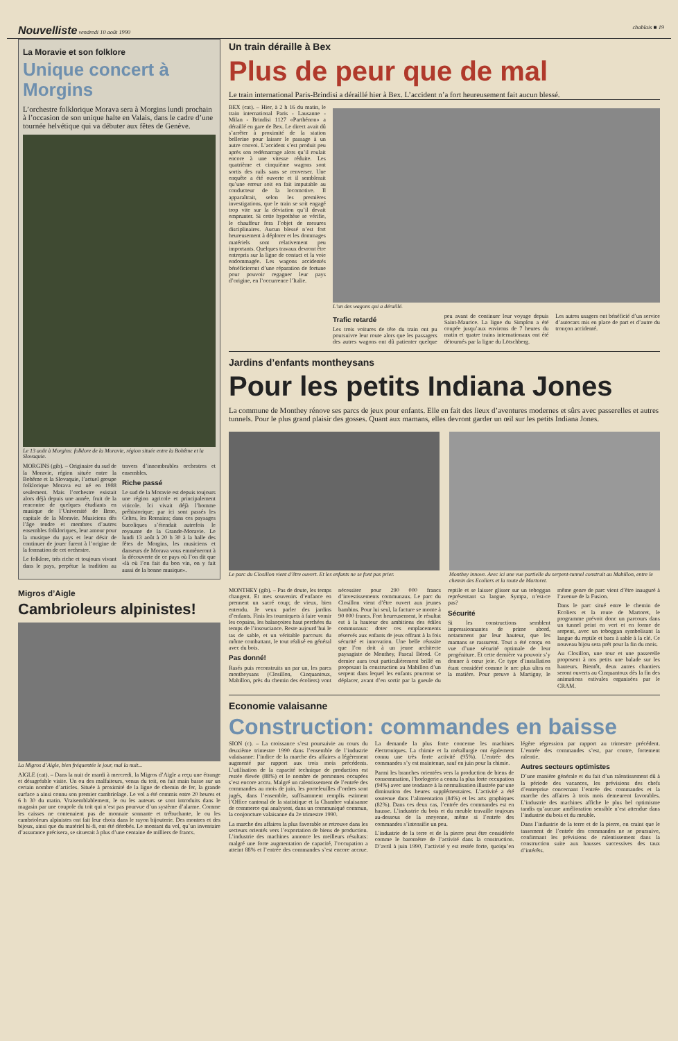Nouvelliste vendredi 10 août 1990 chablais ■ 19
La Moravie et son folklore
Unique concert à Morgins
L’orchestre folklorique Morava sera à Morgins lundi prochain à l’occasion de son unique halte en Valais, dans le cadre d’une tournée helvétique qui va débuter aux fêtes de Genève.
Le 13 août à Morgins: folklore de la Moravie, région située entre la Bohême et la Slovaquie.
MORGINS (gib). – Originaire du sud de la Moravie, région située entre la Bohême et la Slovaquie, l’actuel groupe folklorique Morava est né en 1988 seulement. Mais l’orchestre existait alors déjà depuis une année, fruit de la rencontre de quelques étudiants en musique de l’Université de Brno, capitale de la Moravie. Musiciens dès l’âge tendre et membres d’autres ensembles folkloriques, leur amour pour la musique du pays et leur désir de continuer de jouer furent à l’origine de la formation de cet orchestre.
Le folklore, très riche et toujours vivant dans le pays, perpétue la tradition au travers d’innombrables orchestres et ensembles.
Riche passé
Le sud de la Moravie est depuis toujours une région agricole et principalement viticole. Ici vivait déjà l’homme préhistorique; par ici sont passés les Celtes, les Romains; dans ces paysages bucoliques s’étendait autrefois le royaume de la Grande-Moravie. Le lundi 13 août à 20 h 30 à la halle des fêtes de Morgins, les musiciens et danseurs de Morava vous emmèneront à la découverte de ce pays où l’on dit que «là où l’on fait du bon vin, on y fait aussi de la bonne musique».
Migros d’Aigle
Cambrioleurs alpinistes!
La Migros d’Aigle, bien fréquentée le jour, mal la nuit...
AIGLE (cat). – Dans la nuit de mardi à mercredi, la Migros d’Aigle a reçu une étrange et désagréable visite. Un ou des malfaiteurs, venus du toit, on fait main basse sur un certain nombre d’articles. Située à proximité de la ligne de chemin de fer, la grande surface a ainsi connu son premier cambriolage. Le vol a été commis entre 20 heures et 6 h 30 du matin. Vraisemblablement, le ou les auteurs se sont introduits dans le magasin par une coupole du toit qui n’est pas pourvue d’un système d’alarme. Comme les caisses ne contenaient pas de monnaie sonnante et trébuchante, le ou les cambrioleurs alpinistes ont fait leur choix dans le rayon bijouterie. Des montres et des bijoux, ainsi que du matériel hi-fi, ont été dérobés. Le montant du vol, qu’un inventaire d’assurance précisera, se situerait à plus d’une centaine de milliers de francs.
Un train déraille à Bex
Plus de peur que de mal
Le train international Paris-Brindisi a déraillé hier à Bex. L’accident n’a fort heureusement fait aucun blessé.
BEX (cat). – Hier, à 2 h 16 du matin, le train international Paris - Lausanne - Milan - Brindisi 1127 «Parthénon» a déraillé en gare de Bex. Le direct avait dû s’arrêter à proximité de la station bellerine pour laisser le passage à un autre convoi. L’accident s’est produit peu après son redémarrage alors qu’il roulait encore à une vitesse réduite. Les quatrième et cinquième wagons sont sortis des rails sans se renverser. Une enquête a été ouverte et il semblerait qu’une erreur soit en fait imputable au conducteur de la locomotive. Il apparaîtrait, selon les premières investigations, que le train se soit engagé trop vite sur la déviation qu’il devait emprunter. Si cette hypothèse se vérifie, le chauffeur fera l’objet de mesures disciplinaires. Aucun blessé n’est fort heureusement à déplorer et les dommages matériels sont relativement peu importants. Quelques travaux devront être entrepris sur la ligne de contact et la voie endommagée. Les wagons accidentés bénéficieront d’une réparation de fortune pour pouvoir regagner leur pays d’origine, en l’occurrence l’Italie.
L’un des wagons qui a déraillé.
Trafic retardé
Les trois voitures de tête du train ont pu poursuivre leur route alors que les passagers des autres wagons ont dû patienter quelque peu avant de continuer leur voyage depuis Saint-Maurice. La ligne du Simplon a été coupée jusqu’aux environs de 7 heures du matin et quatre trains internationaux ont été détournés par la ligne du Lötschberg.
Les autres usagers ont bénéficié d’un service d’autocars mis en place de part et d’autre du tronçon accidenté.
Jardins d’enfants montheysans
Pour les petits Indiana Jones
La commune de Monthey rénove ses parcs de jeux pour enfants. Elle en fait des lieux d’aventures modernes et sûrs avec passerelles et autres tunnels. Pour le plus grand plaisir des gosses. Quant aux mamans, elles devront garder un œil sur les petits Indiana Jones.
Le parc du Closillon vient d’être ouvert. Et les enfants ne se font pas prier.
Monthey innove. Avec ici une vue partielle du serpent-tunnel construit au Mabillon, entre le chemin des Ecoliers et la route de Martoret.
MONTHEY (gib). – Pas de doute, les temps changent. Et mes souvenirs d’enfance en prennent un sacré coup; de vieux, bien entendu. Je veux parler des jardins d’enfants. Finis les tourniquets à faire vomir les copains, les balançoires haut perchées du temps de l’insouciance. Reste aujourd’hui le tas de sable, et un véritable parcours du môme combattant, le tout réalisé en général avec du bois.
Pas donné!
Rasés puis reconstruits un par un, les parcs montheysans (Closillon, Cinquantoux, Mabillon, près du chemin des écoliers) vont nécessiter pour 290 000 francs d’investissements communaux. Le parc du Closillon vient d’être ouvert aux jeunes bambins. Pour lui seul, la facture se monte à 90 000 francs. Fort heureusement, le résultat est à la hauteur des ambitions des édiles communaux: doter ces emplacements réservés aux enfants de jeux offrant à la fois sécurité et innovation. Une belle réussite que l’on doit à un jeune architecte paysagiste de Monthey, Pascal Bérod. Ce dernier aura tout particulièrement brillé en proposant la construction au Mabillon d’un serpent dans lequel les enfants pourront se déplacer, avant d’en sortir par la gueule du reptile et se laisser glisser sur un toboggan représentant sa langue. Sympa, n’est-ce pas?
Sécurité
Si les constructions semblent impressionnantes de prime abord, notamment par leur hauteur, que les mamans se rassurent. Tout a été conçu en vue d’une sécurité optimale de leur progéniture. Et cette dernière va pouvoir s’y donner à cœur joie. Ce type d’installation étant considéré comme le nec plus ultra en la matière. Pour preuve à Martigny, le même genre de parc vient d’être inauguré à l’avenue de la Fusion.
Dans le parc situé entre le chemin de Ecoliers et la route de Martoret, le programme prévoit donc un parcours dans un tunnel peint en vert et en forme de serpent, avec un toboggan symbolisant la langue du reptile et bacs à sable à la clé. Ce nouveau bijou sera prêt pour la fin du mois.
Au Closillon, une tour et une passerelle proposent à nos petits une balade sur les hauteurs. Bientôt, deux autres chantiers seront ouverts au Cinquantoux dès la fin des animations estivales organisées par le CRAM.
Economie valaisanne
Construction: commandes en baisse
SION (c). – La croissance s’est poursuivie au cours du deuxième trimestre 1990 dans l’ensemble de l’industrie valaisanne: l’indice de la marche des affaires a légèrement augmenté par rapport aux trois mois précédents. L’utilisation de la capacité technique de production est restée élevée (88%) et le nombre de personnes occupées s’est encore accru. Malgré un ralentissement de l’entrée des commandes au mois de juin, les portefeuilles d’ordres sont jugés, dans l’ensemble, suffisamment remplis estiment l’Office cantonal de la statistique et la Chambre valaisanne de commerce qui analysent, dans un communiqué commun, la conjoncture valaisanne du 2e trimestre 1990.
La marche des affaires la plus favorable se retrouve dans les secteurs orientés vers l’exportation de biens de production. L’industrie des machines annonce les meilleurs résultats: malgré une forte augmentation de capacité, l’occupation a atteint 88% et l’entrée des commandes s’est encore accrue. La demande la plus forte concerne les machines électroniques. La chimie et la métallurgie ont également connu une très forte activité (95%). L’entrée des commandes s’y est maintenue, sauf en juin pour la chimie.
Parmi les branches orientées vers la production de biens de consommation, l’horlogerie a connu la plus forte occupation (94%) avec une tendance à la normalisation illustrée par une diminution des heures supplémentaires. L’activité a été soutenue dans l’alimentation (84%) et les arts graphiques (82%). Dans ces deux cas, l’entrée des commandes est en hausse. L’industrie du bois et du meuble travaille toujours au-dessous de la moyenne, même si l’entrée des commandes s’intensifie un peu.
L’industrie de la terre et de la pierre peut être considérée comme le baromètre de l’activité dans la construction. D’avril à juin 1990, l’activité y est restée forte, quoiqu’en légère régression par rapport au trimestre précédent. L’entrée des commandes s’est, par contre, fortement ralentie.
Autres secteurs optimistes
D’une manière générale et du fait d’un ralentissement dû à la période des vacances, les prévisions des chefs d’entreprise concernant l’entrée des commandes et la marche des affaires à trois mois demeurent favorables. L’industrie des machines affiche le plus bel optimisme tandis qu’aucune amélioration sensible n’est attendue dans l’industrie du bois et du meuble.
Dans l’industrie de la terre et de la pierre, on craint que le tassement de l’entrée des commandes ne se poursuive, confirmant les prévisions de ralentissement dans la construction suite aux hausses successives des taux d’intérêts.